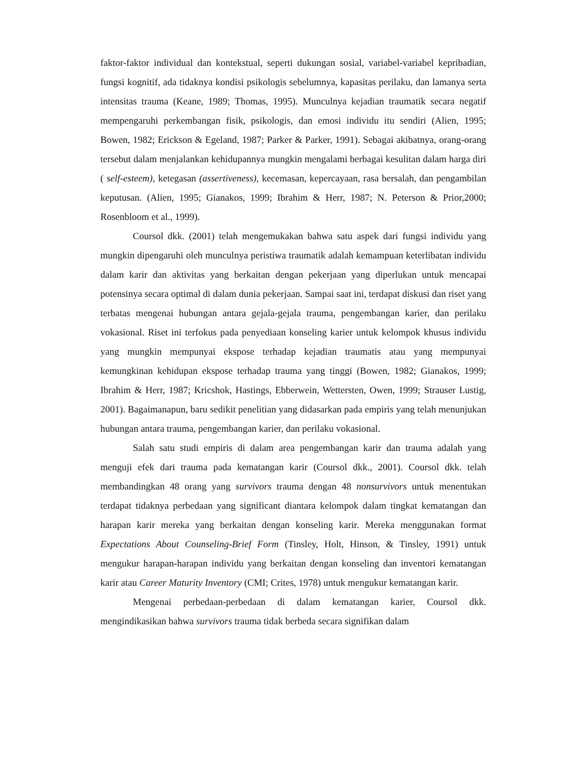faktor-faktor individual dan kontekstual, seperti dukungan sosial, variabel-variabel kepribadian, fungsi kognitif, ada tidaknya kondisi psikologis sebelumnya, kapasitas perilaku, dan lamanya serta intensitas trauma (Keane, 1989; Thomas, 1995). Munculnya kejadian traumatik secara negatif mempengaruhi perkembangan fisik, psikologis, dan emosi individu itu sendiri (Alien, 1995; Bowen, 1982; Erickson & Egeland, 1987; Parker & Parker, 1991). Sebagai akibatnya, orang-orang tersebut dalam menjalankan kehidupannya mungkin mengalami berbagai kesulitan dalam harga diri ( self-esteem), ketegasan (assertiveness), kecemasan, kepercayaan, rasa bersalah, dan pengambilan keputusan. (Alien, 1995; Gianakos, 1999; Ibrahim & Herr, 1987; N. Peterson & Prior,2000; Rosenbloom et al., 1999).
Coursol dkk. (2001) telah mengemukakan bahwa satu aspek dari fungsi individu yang mungkin dipengaruhi oleh munculnya peristiwa traumatik adalah kemampuan keterlibatan individu dalam karir dan aktivitas yang berkaitan dengan pekerjaan yang diperlukan untuk mencapai potensinya secara optimal di dalam dunia pekerjaan. Sampai saat ini, terdapat diskusi dan riset yang terbatas mengenai hubungan antara gejala-gejala trauma, pengembangan karier, dan perilaku vokasional. Riset ini terfokus pada penyediaan konseling karier untuk kelompok khusus individu yang mungkin mempunyai ekspose terhadap kejadian traumatis atau yang mempunyai kemungkinan kehidupan ekspose terhadap trauma yang tinggi (Bowen, 1982; Gianakos, 1999; Ibrahim & Herr, 1987; Kricshok, Hastings, Ebberwein, Wettersten, Owen, 1999; Strauser Lustig, 2001). Bagaimanapun, baru sedikit penelitian yang didasarkan pada empiris yang telah menunjukan hubungan antara trauma, pengembangan karier, dan perilaku vokasional.
Salah satu studi empiris di dalam area pengembangan karir dan trauma adalah yang menguji efek dari trauma pada kematangan karir (Coursol dkk., 2001). Coursol dkk. telah membandingkan 48 orang yang survivors trauma dengan 48 nonsurvivors untuk menentukan terdapat tidaknya perbedaan yang significant diantara kelompok dalam tingkat kematangan dan harapan karir mereka yang berkaitan dengan konseling karir. Mereka menggunakan format Expectations About Counseling-Brief Form (Tinsley, Holt, Hinson, & Tinsley, 1991) untuk mengukur harapan-harapan individu yang berkaitan dengan konseling dan inventori kematangan karir atau Career Maturity Inventory (CMI; Crites, 1978) untuk mengukur kematangan karir.
Mengenai perbedaan-perbedaan di dalam kematangan karier, Coursol dkk. mengindikasikan bahwa survivors trauma tidak berbeda secara signifikan dalam